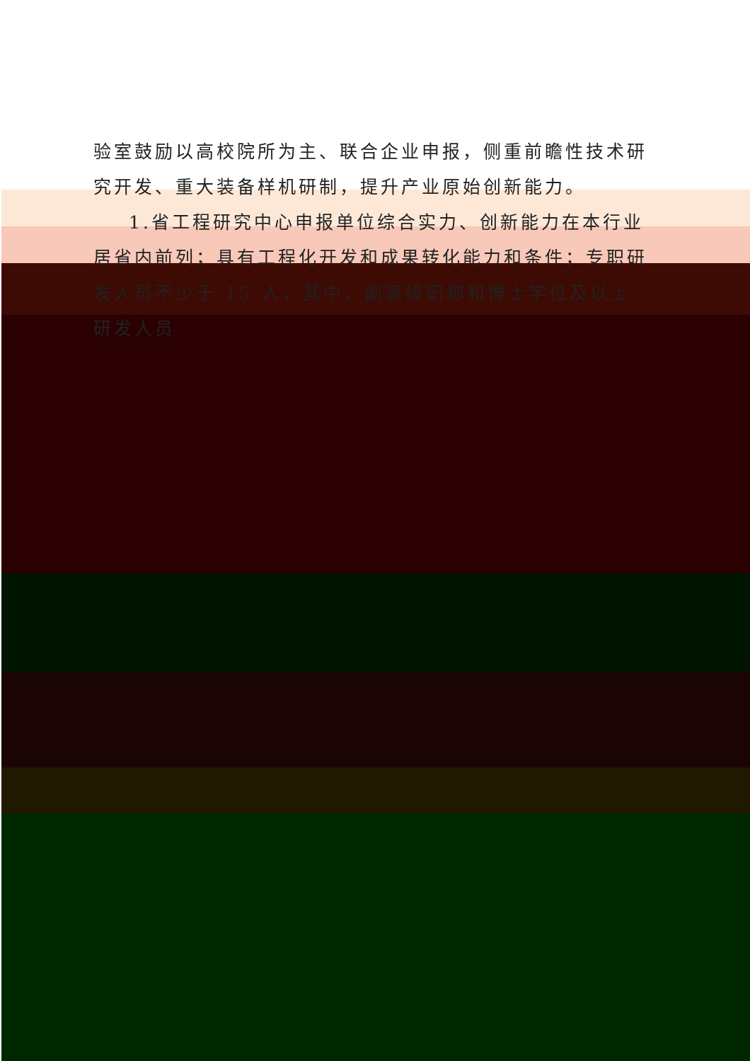验室鼓励以高校院所为主、联合企业申报，侧重前瞻性技术研究开发、重大装备样机研制，提升产业原始创新能力。
1.省工程研究中心申报单位综合实力、创新能力在本行业居省内前列；具有工程化开发和成果转化能力和条件；专职研发人员不少于 15 人，其中，副高级职称和博士学位及以上研发人员